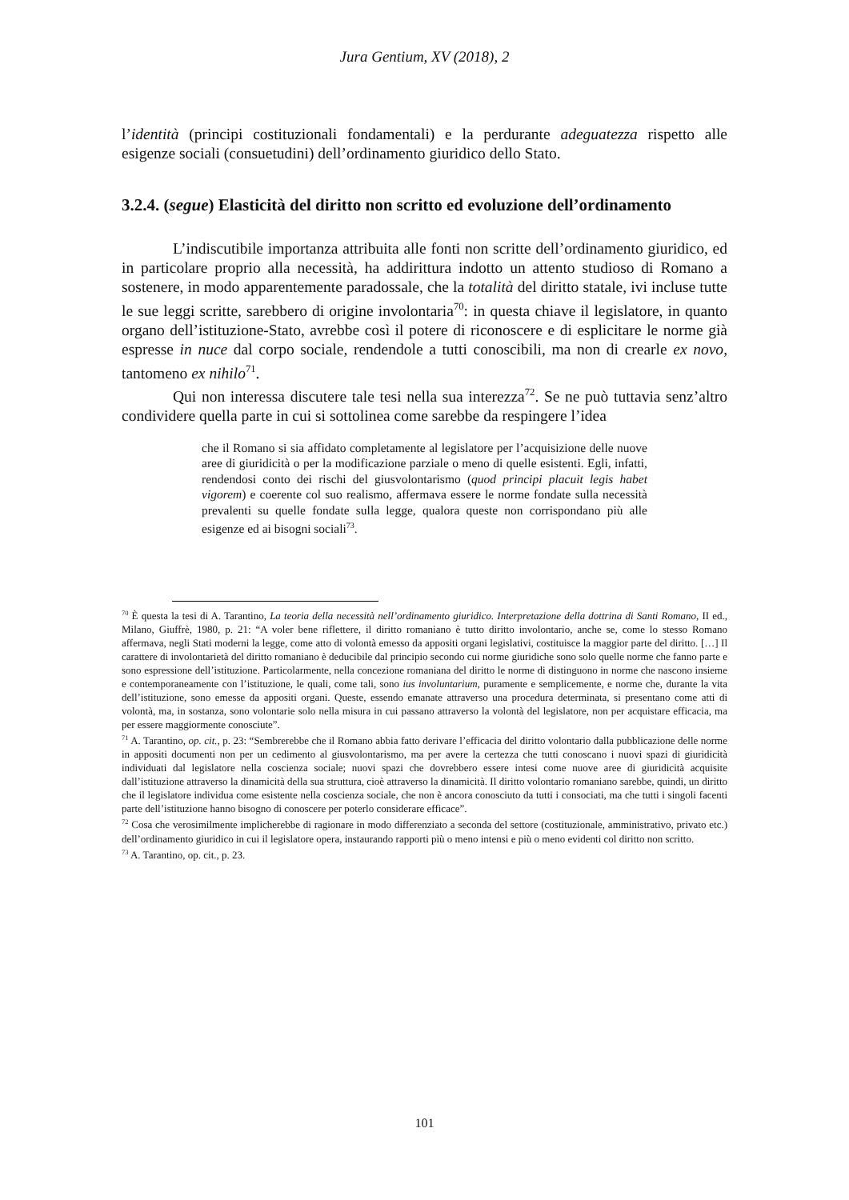Jura Gentium, XV (2018), 2
l’identità (principi costituzionali fondamentali) e la perdurante adeguatezza rispetto alle esigenze sociali (consuetudini) dell’ordinamento giuridico dello Stato.
3.2.4. (segue) Elasticità del diritto non scritto ed evoluzione dell’ordinamento
L’indiscutibile importanza attribuita alle fonti non scritte dell’ordinamento giuridico, ed in particolare proprio alla necessità, ha addirittura indotto un attento studioso di Romano a sostenere, in modo apparentemente paradossale, che la totalità del diritto statale, ivi incluse tutte le sue leggi scritte, sarebbero di origine involontaria<sup>70</sup>: in questa chiave il legislatore, in quanto organo dell’istituzione-Stato, avrebbe così il potere di riconoscere e di esplicitare le norme già espresse in nuce dal corpo sociale, rendendole a tutti conoscibili, ma non di crearle ex novo, tantomeno ex nihilo<sup>71</sup>.
Qui non interessa discutere tale tesi nella sua interezza<sup>72</sup>. Se ne può tuttavia senz’altro condividere quella parte in cui si sottolinea come sarebbe da respingere l’idea
che il Romano si sia affidato completamente al legislatore per l’acquisizione delle nuove aree di giuridicità o per la modificazione parziale o meno di quelle esistenti. Egli, infatti, rendendosi conto dei rischi del giusvolontarismo (quod principi placuit legis habet vigorem) e coerente col suo realismo, affermava essere le norme fondate sulla necessità prevalenti su quelle fondate sulla legge, qualora queste non corrispondano più alle esigenze ed ai bisogni sociali<sup>73</sup>.
<sup>70</sup> È questa la tesi di A. Tarantino, La teoria della necessità nell’ordinamento giuridico. Interpretazione della dottrina di Santi Romano, II ed., Milano, Giuffrè, 1980, p. 21: “A voler bene riflettere, il diritto romaniano è tutto diritto involontario, anche se, come lo stesso Romano affermava, negli Stati moderni la legge, come atto di volontà emesso da appositi organi legislativi, costituisce la maggior parte del diritto. […] Il carattere di involontarietà del diritto romaniano è deducibile dal principio secondo cui norme giuridiche sono solo quelle norme che fanno parte e sono espressione dell’istituzione. Particolarmente, nella concezione romaniana del diritto le norme di distinguono in norme che nascono insieme e contemporaneamente con l’istituzione, le quali, come tali, sono ius involuntarium, puramente e semplicemente, e norme che, durante la vita dell’istituzione, sono emesse da appositi organi. Queste, essendo emanate attraverso una procedura determinata, si presentano come atti di volontà, ma, in sostanza, sono volontarie solo nella misura in cui passano attraverso la volontà del legislatore, non per acquistare efficacia, ma per essere maggiormente conosciute”.
<sup>71</sup> A. Tarantino, op. cit., p. 23: “Sembrerebbe che il Romano abbia fatto derivare l’efficacia del diritto volontario dalla pubblicazione delle norme in appositi documenti non per un cedimento al giusvolontarismo, ma per avere la certezza che tutti conoscano i nuovi spazi di giuridicità individuati dal legislatore nella coscienza sociale; nuovi spazi che dovrebbero essere intesi come nuove aree di giuridicità acquisite dall’istituzione attraverso la dinamicità della sua struttura, cioè attraverso la dinamicità. Il diritto volontario romaniano sarebbe, quindi, un diritto che il legislatore individua come esistente nella coscienza sociale, che non è ancora conosciuto da tutti i consociati, ma che tutti i singoli facenti parte dell’istituzione hanno bisogno di conoscere per poterlo considerare efficace”.
<sup>72</sup> Cosa che verosimilmente implicherebbe di ragionare in modo differenziato a seconda del settore (costituzionale, amministrativo, privato etc.) dell’ordinamento giuridico in cui il legislatore opera, instaurando rapporti più o meno intensi e più o meno evidenti col diritto non scritto.
<sup>73</sup> A. Tarantino, op. cit., p. 23.
101